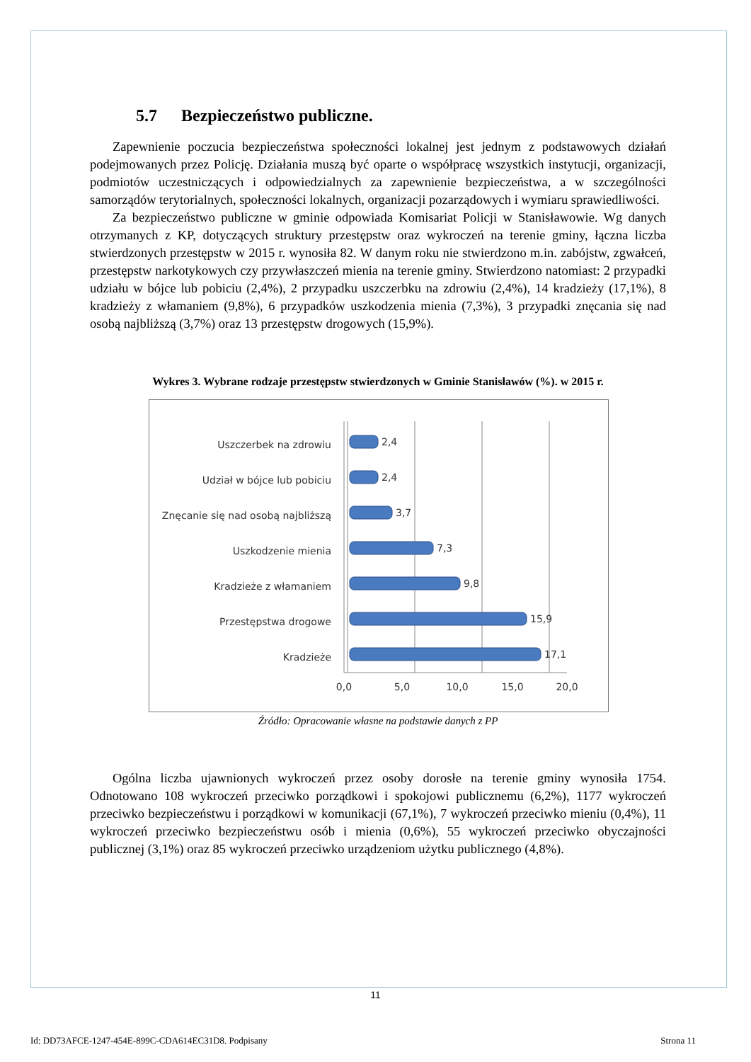5.7 Bezpieczeństwo publiczne.
Zapewnienie poczucia bezpieczeństwa społeczności lokalnej jest jednym z podstawowych działań podejmowanych przez Policję. Działania muszą być oparte o współpracę wszystkich instytucji, organizacji, podmiotów uczestniczących i odpowiedzialnych za zapewnienie bezpieczeństwa, a w szczególności samorządów terytorialnych, społeczności lokalnych, organizacji pozarządowych i wymiaru sprawiedliwości.
Za bezpieczeństwo publiczne w gminie odpowiada Komisariat Policji w Stanisławowie. Wg danych otrzymanych z KP, dotyczących struktury przestępstw oraz wykroczeń na terenie gminy, łączna liczba stwierdzonych przestępstw w 2015 r. wynosiła 82. W danym roku nie stwierdzono m.in. zabójstw, zgwałceń, przestępstw narkotykowych czy przywłaszczeń mienia na terenie gminy. Stwierdzono natomiast: 2 przypadki udziału w bójce lub pobiciu (2,4%), 2 przypadku uszczerbku na zdrowiu (2,4%), 14 kradzieży (17,1%), 8 kradzieży z włamaniem (9,8%), 6 przypadków uszkodzenia mienia (7,3%), 3 przypadki znęcania się nad osobą najbliższą (3,7%) oraz 13 przestępstw drogowych (15,9%).
Wykres 3. Wybrane rodzaje przestępstw stwierdzonych w Gminie Stanisławów (%). w 2015 r.
Uszczerbek na zdrowiu
Udział w bójce lub pobiciu
Znęcanie się nad osobą najbliższą
Uszkodzenie mienia
Kradzieże z włamaniem
Przestępstwa drogowe
Kradzieże
2,4
2,4
3,7
7,3
9,8
15,9
17,1
0,0
5,0
10,0
15,0
20,0
Źródło: Opracowanie własne na podstawie danych z PP
Ogólna liczba ujawnionych wykroczeń przez osoby dorosłe na terenie gminy wynosiła 1754. Odnotowano 108 wykroczeń przeciwko porządkowi i spokojowi publicznemu (6,2%), 1177 wykroczeń przeciwko bezpieczeństwu i porządkowi w komunikacji (67,1%), 7 wykroczeń przeciwko mieniu (0,4%), 11 wykroczeń przeciwko bezpieczeństwu osób i mienia (0,6%), 55 wykroczeń przeciwko obyczajności publicznej (3,1%) oraz 85 wykroczeń przeciwko urządzeniom użytku publicznego (4,8%).
11
Id: DD73AFCE-1247-454E-899C-CDA614EC31D8. Podpisany Strona 11